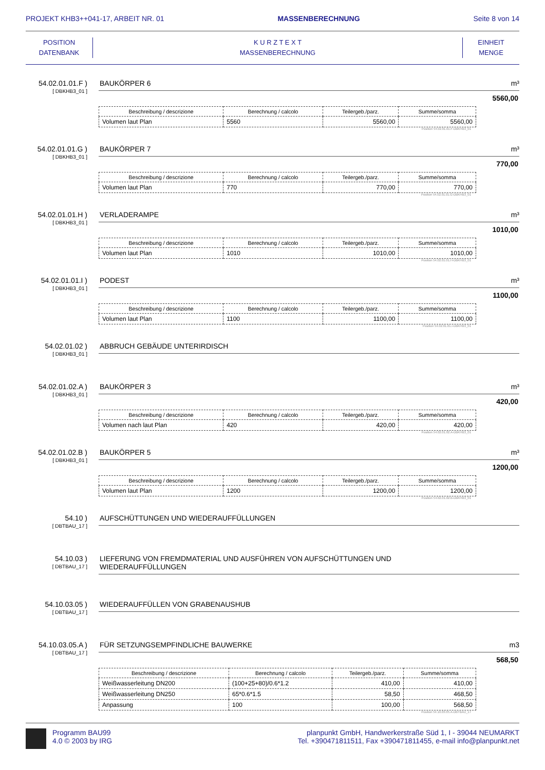PROJEKT KHB3++041-17, ARBEIT NR. 01 MASSENBERECHNUNG Seite 8 von 14
POSITION
DATENBANK
K U R Z T E X T
MASSENBERECHNUNG
EINHEIT
MENGE
54.02.01.01.F )
[ DBKHB3_01 ]
BAUKÖRPER 6 m³
5560,00
| Beschreibung / descrizione | Berechnung / calcolo | Teilergeb./parz. | Summe/somma |
| --- | --- | --- | --- |
| Volumen laut Plan | 5560 | 5560,00 | 5560,00 |
Position 54.02.01.01.F-DBKHB3_01
54.02.01.01.G )
[ DBKHB3_01 ]
BAUKÖRPER 7 m³
770,00
| Beschreibung / descrizione | Berechnung / calcolo | Teilergeb./parz. | Summe/somma |
| --- | --- | --- | --- |
| Volumen laut Plan | 770 | 770,00 | 770,00 |
Position 54.02.01.01.G-DBKHB3_01
54.02.01.01.H )
[ DBKHB3_01 ]
VERLADERAMPE m³
1010,00
| Beschreibung / descrizione | Berechnung / calcolo | Teilergeb./parz. | Summe/somma |
| --- | --- | --- | --- |
| Volumen laut Plan | 1010 | 1010,00 | 1010,00 |
Position 54.02.01.01.H-DBKHB3_01
54.02.01.01.I )
[ DBKHB3_01 ]
PODEST m³
1100,00
| Beschreibung / descrizione | Berechnung / calcolo | Teilergeb./parz. | Summe/somma |
| --- | --- | --- | --- |
| Volumen laut Plan | 1100 | 1100,00 | 1100,00 |
Position 54.02.01.01.I-DBKHB3_01
54.02.01.02 )
[ DBKHB3_01 ]
ABBRUCH GEBÄUDE UNTERIRDISCH
54.02.01.02.A )
[ DBKHB3_01 ]
BAUKÖRPER 3 m³
420,00
| Beschreibung / descrizione | Berechnung / calcolo | Teilergeb./parz. | Summe/somma |
| --- | --- | --- | --- |
| Volumen nach laut Plan | 420 | 420,00 | 420,00 |
Position 54.02.01.02.A-DBKHB3_01
54.02.01.02.B )
[ DBKHB3_01 ]
BAUKÖRPER 5 m³
1200,00
| Beschreibung / descrizione | Berechnung / calcolo | Teilergeb./parz. | Summe/somma |
| --- | --- | --- | --- |
| Volumen laut Plan | 1200 | 1200,00 | 1200,00 |
Position 54.02.01.02.B-DBKHB3_01
54.10 )
[ DBTBAU_17 ]
AUFSCHÜTTUNGEN UND WIEDERAUFFÜLLUNGEN
54.10.03 )
[ DBTBAU_17 ]
LIEFERUNG VON FREMDMATERIAL UND AUSFÜHREN VON AUFSCHÜTTUNGEN UND
WIEDERAUFFÜLLUNGEN
54.10.03.05 )
[ DBTBAU_17 ]
WIEDERAUFFÜLLEN VON GRABENAUSHUB
54.10.03.05.A )
[ DBTBAU_17 ]
FÜR SETZUNGSEMPFINDLICHE BAUWERKE m3
568,50
| Beschreibung / descrizione | Berechnung / calcolo | Teilergeb./parz. | Summe/somma |
| --- | --- | --- | --- |
| Weißwasserleitung DN200 | (100+25+80)/0.6*1.2 | 410,00 | 410,00 |
| Weißwasserleitung DN250 | 65*0.6*1.5 | 58,50 | 468,50 |
| Anpassung | 100 | 100,00 | 568,50 |
Position 54.10.03.05.A-DBTBAU_17
Programm BAU99
4.0 © 2003 by IRG
planpunkt GmbH, Handwerkerstraße Süd 1, I - 39044 NEUMARKT
Tel. +390471811511, Fax +390471811455, e-mail info@planpunkt.net